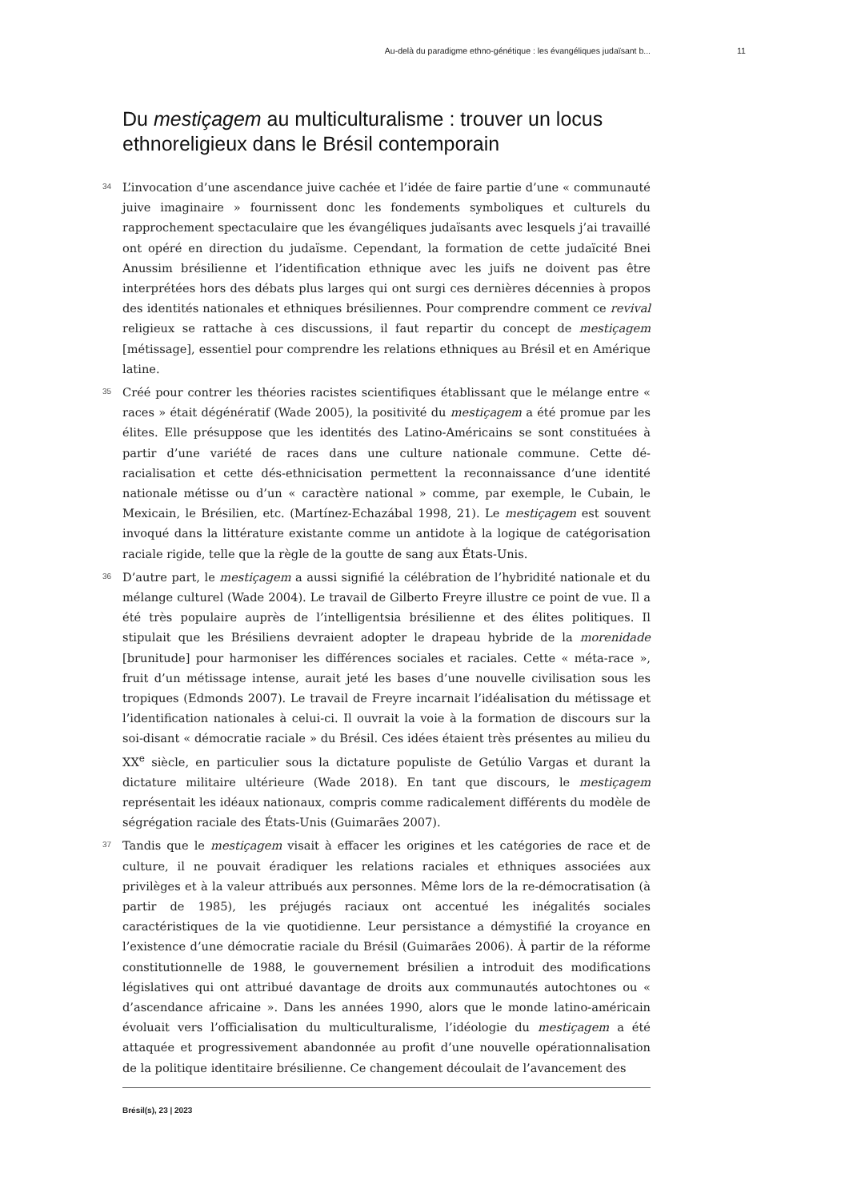Au-delà du paradigme ethno-génétique : les évangéliques judaïsant b... 11
Du mestiçagem au multiculturalisme : trouver un locus ethnoreligieux dans le Brésil contemporain
34
L’invocation d’une ascendance juive cachée et l’idée de faire partie d’une « communauté juive imaginaire » fournissent donc les fondements symboliques et culturels du rapprochement spectaculaire que les évangéliques judaïsants avec lesquels j’ai travaillé ont opéré en direction du judaïsme. Cependant, la formation de cette judaïcité Bnei Anussim brésilienne et l’identification ethnique avec les juifs ne doivent pas être interprétées hors des débats plus larges qui ont surgi ces dernières décennies à propos des identités nationales et ethniques brésiliennes. Pour comprendre comment ce revival religieux se rattache à ces discussions, il faut repartir du concept de mestiçagem [métissage], essentiel pour comprendre les relations ethniques au Brésil et en Amérique latine.
35
Créé pour contrer les théories racistes scientifiques établissant que le mélange entre « races » était dégénératif (Wade 2005), la positivité du mestiçagem a été promue par les élites. Elle présuppose que les identités des Latino-Américains se sont constituées à partir d’une variété de races dans une culture nationale commune. Cette dé-racialisation et cette dés-ethnicisation permettent la reconnaissance d’une identité nationale métisse ou d’un « caractère national » comme, par exemple, le Cubain, le Mexicain, le Brésilien, etc. (Martínez-Echazábal 1998, 21). Le mestiçagem est souvent invoqué dans la littérature existante comme un antidote à la logique de catégorisation raciale rigide, telle que la règle de la goutte de sang aux États-Unis.
36
D’autre part, le mestiçagem a aussi signifié la célébration de l’hybridité nationale et du mélange culturel (Wade 2004). Le travail de Gilberto Freyre illustre ce point de vue. Il a été très populaire auprès de l’intelligentsia brésilienne et des élites politiques. Il stipulait que les Brésiliens devraient adopter le drapeau hybride de la morenidade [brunitude] pour harmoniser les différences sociales et raciales. Cette « méta-race », fruit d’un métissage intense, aurait jeté les bases d’une nouvelle civilisation sous les tropiques (Edmonds 2007). Le travail de Freyre incarnait l’idéalisation du métissage et l’identification nationales à celui-ci. Il ouvrait la voie à la formation de discours sur la soi-disant « démocratie raciale » du Brésil. Ces idées étaient très présentes au milieu du XX<sup>e</sup> siècle, en particulier sous la dictature populiste de Getúlio Vargas et durant la dictature militaire ultérieure (Wade 2018). En tant que discours, le mestiçagem représentait les idéaux nationaux, compris comme radicalement différents du modèle de ségrégation raciale des États-Unis (Guimarães 2007).
37
Tandis que le mestiçagem visait à effacer les origines et les catégories de race et de culture, il ne pouvait éradiquer les relations raciales et ethniques associées aux privilèges et à la valeur attribués aux personnes. Même lors de la re-démocratisation (à partir de 1985), les préjugés raciaux ont accentué les inégalités sociales caractéristiques de la vie quotidienne. Leur persistance a démystifié la croyance en l’existence d’une démocratie raciale du Brésil (Guimarães 2006). À partir de la réforme constitutionnelle de 1988, le gouvernement brésilien a introduit des modifications législatives qui ont attribué davantage de droits aux communautés autochtones ou « d’ascendance africaine ». Dans les années 1990, alors que le monde latino-américain évoluait vers l’officialisation du multiculturalisme, l’idéologie du mestiçagem a été attaquée et progressivement abandonnée au profit d’une nouvelle opérationnalisation de la politique identitaire brésilienne. Ce changement découlait de l’avancement des
Brésil(s), 23 | 2023